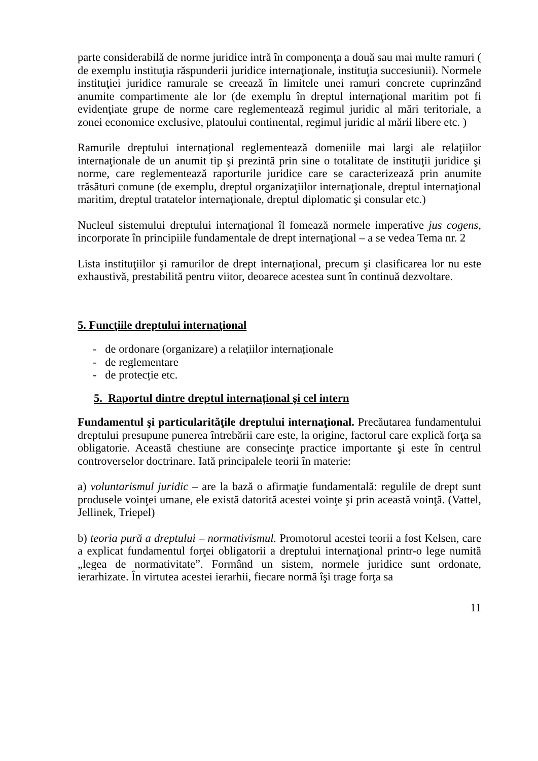parte considerabilă de norme juridice intră în componenţa a două sau mai multe ramuri ( de exemplu instituţia răspunderii juridice internaţionale, instituţia succesiunii). Normele instituţiei juridice ramurale se creează în limitele unei ramuri concrete cuprinzând anumite compartimente ale lor (de exemplu în dreptul internaţional maritim pot fi evidenţiate grupe de norme care reglementează regimul juridic al mări teritoriale, a zonei economice exclusive, platoului continental, regimul juridic al mării libere etc. )
Ramurile dreptului internaţional reglementează domeniile mai largi ale relaţiilor internaţionale de un anumit tip şi prezintă prin sine o totalitate de instituţii juridice şi norme, care reglementează raporturile juridice care se caracterizează prin anumite trăsături comune (de exemplu, dreptul organizaţiilor internaţionale, dreptul internaţional maritim, dreptul tratatelor internaţionale, dreptul diplomatic şi consular etc.)
Nucleul sistemului dreptului internaţional îl fomează normele imperative jus cogens, incorporate în principiile fundamentale de drept internaţional – a se vedea Tema nr. 2
Lista instituţiilor şi ramurilor de drept internaţional, precum şi clasificarea lor nu este exhaustivă, prestabilită pentru viitor, deoarece acestea sunt în continuă dezvoltare.
5. Funcţiile dreptului internaţional
- de ordonare (organizare) a relațiilor internaționale
- de reglementare
- de protecție etc.
5. Raportul dintre dreptul internațional și cel intern
Fundamentul şi particularităţile dreptului internaţional. Precăutarea fundamentului dreptului presupune punerea întrebării care este, la origine, factorul care explică forţa sa obligatorie. Această chestiune are consecinţe practice importante şi este în centrul controverselor doctrinare. Iată principalele teorii în materie:
a) voluntarismul juridic – are la bază o afirmaţie fundamentală: regulile de drept sunt produsele voinţei umane, ele există datorită acestei voinţe şi prin această voinţă. (Vattel, Jellinek, Triepel)
b) teoria pură a dreptului – normativismul. Promotorul acestei teorii a fost Kelsen, care a explicat fundamentul forţei obligatorii a dreptului internaţional printr-o lege numită „legea de normativitate”. Formând un sistem, normele juridice sunt ordonate, ierarhizate. În virtutea acestei ierarhii, fiecare normă îşi trage forţa sa
11